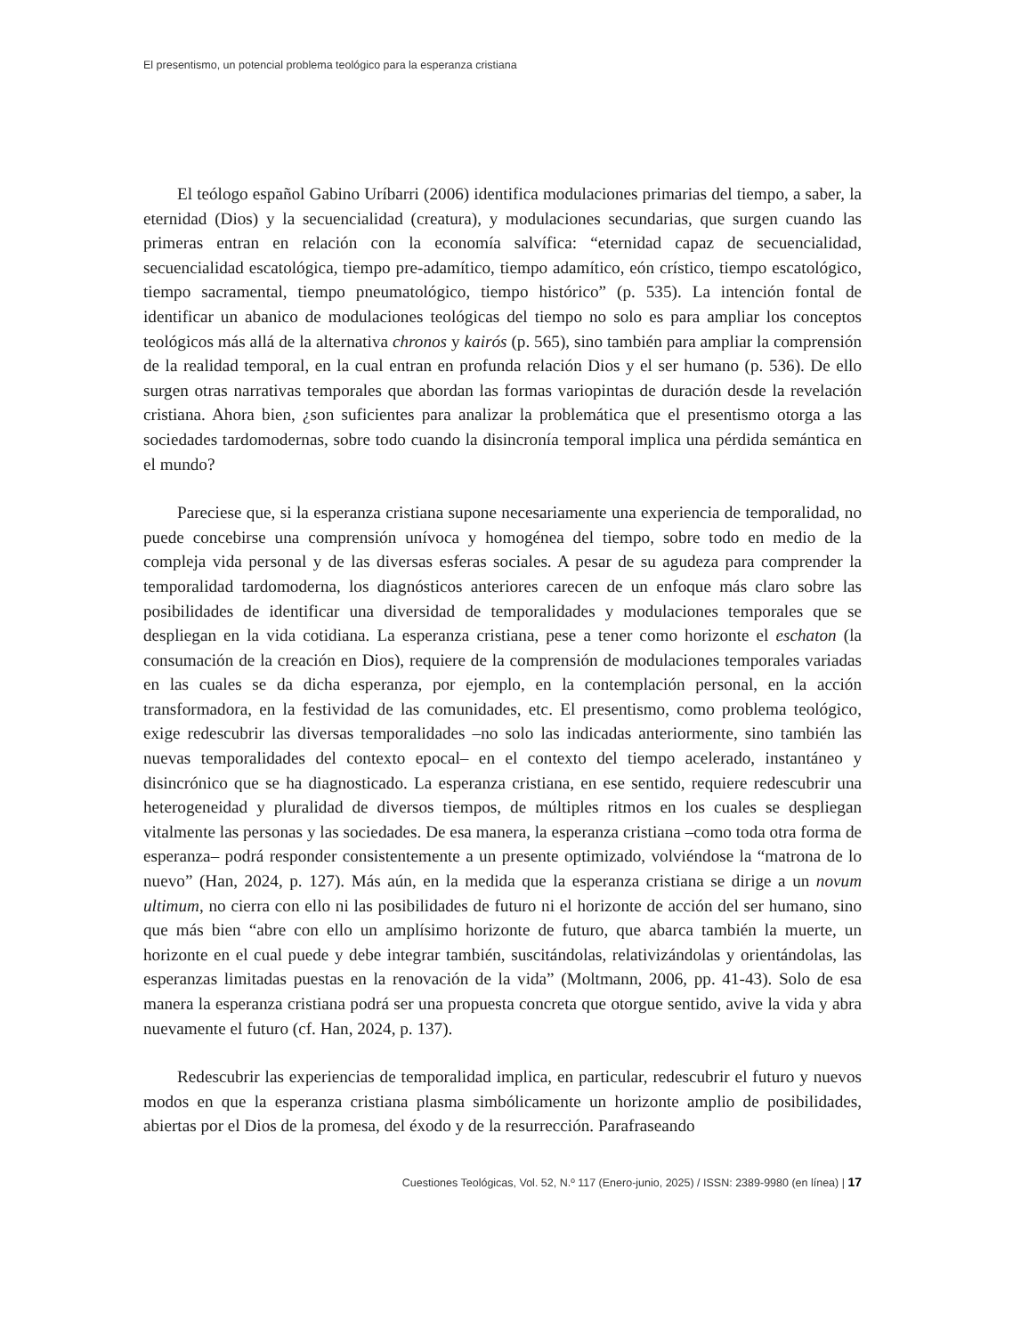El presentismo, un potencial problema teológico para la esperanza cristiana
El teólogo español Gabino Uríbarri (2006) identifica modulaciones primarias del tiempo, a saber, la eternidad (Dios) y la secuencialidad (creatura), y modulaciones secundarias, que surgen cuando las primeras entran en relación con la economía salvífica: “eternidad capaz de secuencialidad, secuencialidad escatológica, tiempo pre-adamítico, tiempo adamítico, eón crístico, tiempo escatológico, tiempo sacramental, tiempo pneumatológico, tiempo histórico” (p. 535). La intención fontal de identificar un abanico de modulaciones teológicas del tiempo no solo es para ampliar los conceptos teológicos más allá de la alternativa chronos y kairós (p. 565), sino también para ampliar la comprensión de la realidad temporal, en la cual entran en profunda relación Dios y el ser humano (p. 536). De ello surgen otras narrativas temporales que abordan las formas variopintas de duración desde la revelación cristiana. Ahora bien, ¿son suficientes para analizar la problemática que el presentismo otorga a las sociedades tardomodernas, sobre todo cuando la disincronía temporal implica una pérdida semántica en el mundo?
Pareciese que, si la esperanza cristiana supone necesariamente una experiencia de temporalidad, no puede concebirse una comprensión unívoca y homogénea del tiempo, sobre todo en medio de la compleja vida personal y de las diversas esferas sociales. A pesar de su agudeza para comprender la temporalidad tardomoderna, los diagnósticos anteriores carecen de un enfoque más claro sobre las posibilidades de identificar una diversidad de temporalidades y modulaciones temporales que se despliegan en la vida cotidiana. La esperanza cristiana, pese a tener como horizonte el eschaton (la consumación de la creación en Dios), requiere de la comprensión de modulaciones temporales variadas en las cuales se da dicha esperanza, por ejemplo, en la contemplación personal, en la acción transformadora, en la festividad de las comunidades, etc. El presentismo, como problema teológico, exige redescubrir las diversas temporalidades –no solo las indicadas anteriormente, sino también las nuevas temporalidades del contexto epocal– en el contexto del tiempo acelerado, instantáneo y disincrónico que se ha diagnosticado. La esperanza cristiana, en ese sentido, requiere redescubrir una heterogeneidad y pluralidad de diversos tiempos, de múltiples ritmos en los cuales se despliegan vitalmente las personas y las sociedades. De esa manera, la esperanza cristiana –como toda otra forma de esperanza– podrá responder consistentemente a un presente optimizado, volviéndose la “matrona de lo nuevo” (Han, 2024, p. 127). Más aún, en la medida que la esperanza cristiana se dirige a un novum ultimum, no cierra con ello ni las posibilidades de futuro ni el horizonte de acción del ser humano, sino que más bien “abre con ello un amplísimo horizonte de futuro, que abarca también la muerte, un horizonte en el cual puede y debe integrar también, suscitándolas, relativizándolas y orientándolas, las esperanzas limitadas puestas en la renovación de la vida” (Moltmann, 2006, pp. 41-43). Solo de esa manera la esperanza cristiana podrá ser una propuesta concreta que otorgue sentido, avive la vida y abra nuevamente el futuro (cf. Han, 2024, p. 137).
Redescubrir las experiencias de temporalidad implica, en particular, redescubrir el futuro y nuevos modos en que la esperanza cristiana plasma simbólicamente un horizonte amplio de posibilidades, abiertas por el Dios de la promesa, del éxodo y de la resurrección. Parafraseando
Cuestiones Teológicas, Vol. 52, N.º 117 (Enero-junio, 2025) / ISSN: 2389-9980 (en línea) | 17